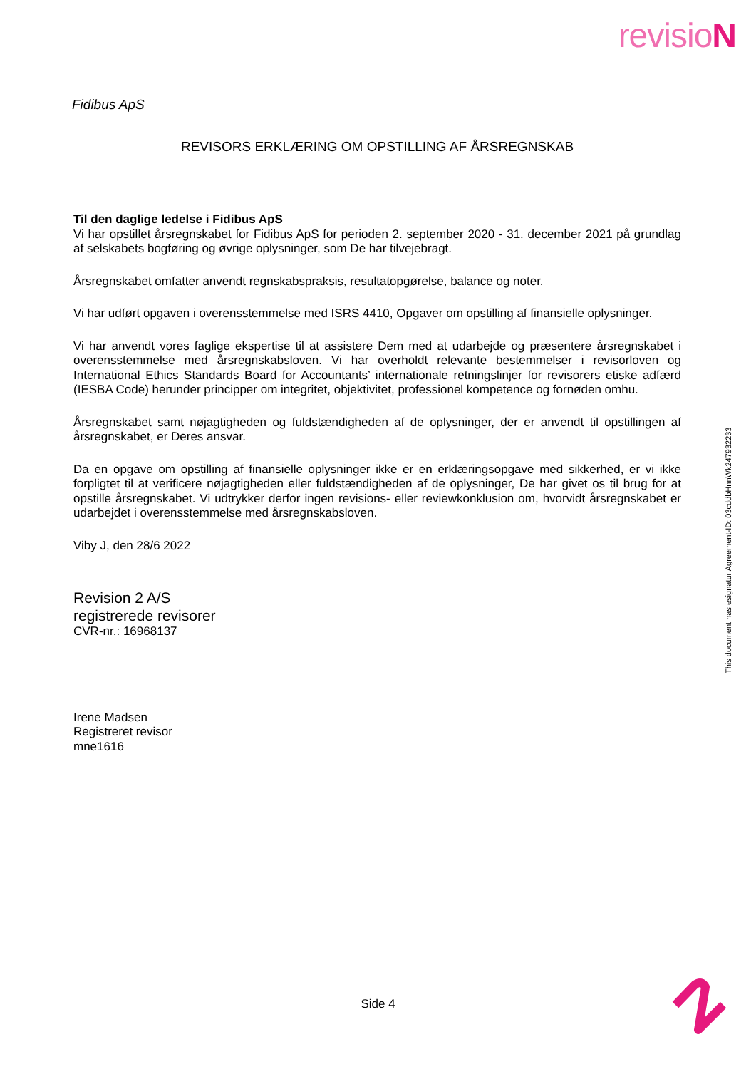revisioN
Fidibus ApS
REVISORS ERKLÆRING OM OPSTILLING AF ÅRSREGNSKAB
Til den daglige ledelse i Fidibus ApS
Vi har opstillet årsregnskabet for Fidibus ApS for perioden 2. september 2020 - 31. december 2021 på grundlag af selskabets bogføring og øvrige oplysninger, som De har tilvejebragt.
Årsregnskabet omfatter anvendt regnskabspraksis, resultatopgørelse, balance og noter.
Vi har udført opgaven i overensstemmelse med ISRS 4410, Opgaver om opstilling af finansielle oplysninger.
Vi har anvendt vores faglige ekspertise til at assistere Dem med at udarbejde og præsentere årsregnskabet i overensstemmelse med årsregnskabsloven. Vi har overholdt relevante bestemmelser i revisorloven og International Ethics Standards Board for Accountants’ internationale retningslinjer for revisorers etiske adfærd (IESBA Code) herunder principper om integritet, objektivitet, professionel kompetence og fornøden omhu.
Årsregnskabet samt nøjagtigheden og fuldstændigheden af de oplysninger, der er anvendt til opstillingen af årsregnskabet, er Deres ansvar.
Da en opgave om opstilling af finansielle oplysninger ikke er en erklæringsopgave med sikkerhed, er vi ikke forpligtet til at verificere nøjagtigheden eller fuldstændigheden af de oplysninger, De har givet os til brug for at opstille årsregnskabet. Vi udtrykker derfor ingen revisions- eller reviewkonklusion om, hvorvidt årsregnskabet er udarbejdet i overensstemmelse med årsregnskabsloven.
Viby J, den 28/6 2022
Revision 2 A/S
registrerede revisorer
CVR-nr.: 16968137
Irene Madsen
Registreret revisor
mne1616
This document has esignatur Agreement-ID: 03cddbHnnWk247932233
Side 4